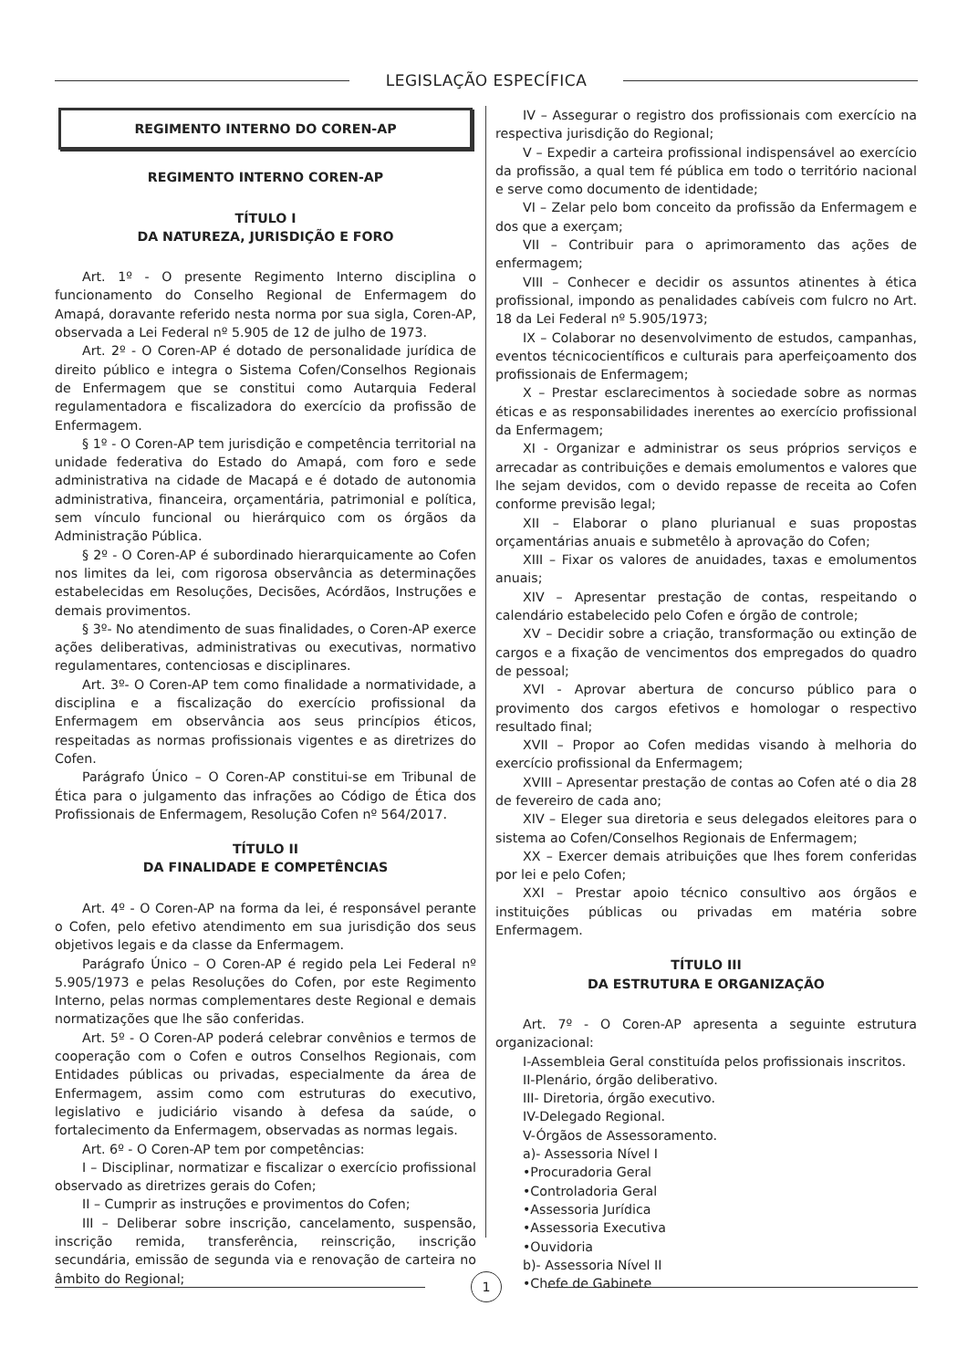LEGISLAÇÃO ESPECÍFICA
REGIMENTO INTERNO DO COREN-AP
REGIMENTO INTERNO COREN-AP
TÍTULO I
DA NATUREZA, JURISDIÇÃO E FORO
Art. 1º - O presente Regimento Interno disciplina o funcionamento do Conselho Regional de Enfermagem do Amapá, doravante referido nesta norma por sua sigla, Coren-AP, observada a Lei Federal nº 5.905 de 12 de julho de 1973.
Art. 2º - O Coren-AP é dotado de personalidade jurídica de direito público e integra o Sistema Cofen/Conselhos Regionais de Enfermagem que se constitui como Autarquia Federal regulamentadora e fiscalizadora do exercício da profissão de Enfermagem.
§ 1º - O Coren-AP tem jurisdição e competência territorial na unidade federativa do Estado do Amapá, com foro e sede administrativa na cidade de Macapá e é dotado de autonomia administrativa, financeira, orçamentária, patrimonial e política, sem vínculo funcional ou hierárquico com os órgãos da Administração Pública.
§ 2º - O Coren-AP é subordinado hierarquicamente ao Cofen nos limites da lei, com rigorosa observância as determinações estabelecidas em Resoluções, Decisões, Acórdãos, Instruções e demais provimentos.
§ 3º- No atendimento de suas finalidades, o Coren-AP exerce ações deliberativas, administrativas ou executivas, normativo regulamentares, contenciosas e disciplinares.
Art. 3º- O Coren-AP tem como finalidade a normatividade, a disciplina e a fiscalização do exercício profissional da Enfermagem em observância aos seus princípios éticos, respeitadas as normas profissionais vigentes e as diretrizes do Cofen.
Parágrafo Único – O Coren-AP constitui-se em Tribunal de Ética para o julgamento das infrações ao Código de Ética dos Profissionais de Enfermagem, Resolução Cofen nº 564/2017.
TÍTULO II
DA FINALIDADE E COMPETÊNCIAS
Art. 4º - O Coren-AP na forma da lei, é responsável perante o Cofen, pelo efetivo atendimento em sua jurisdição dos seus objetivos legais e da classe da Enfermagem.
Parágrafo Único – O Coren-AP é regido pela Lei Federal nº 5.905/1973 e pelas Resoluções do Cofen, por este Regimento Interno, pelas normas complementares deste Regional e demais normatizações que lhe são conferidas.
Art. 5º - O Coren-AP poderá celebrar convênios e termos de cooperação com o Cofen e outros Conselhos Regionais, com Entidades públicas ou privadas, especialmente da área de Enfermagem, assim como com estruturas do executivo, legislativo e judiciário visando à defesa da saúde, o fortalecimento da Enfermagem, observadas as normas legais.
Art. 6º - O Coren-AP tem por competências:
I – Disciplinar, normatizar e fiscalizar o exercício profissional observado as diretrizes gerais do Cofen;
II – Cumprir as instruções e provimentos do Cofen;
III – Deliberar sobre inscrição, cancelamento, suspensão, inscrição remida, transferência, reinscrição, inscrição secundária, emissão de segunda via e renovação de carteira no âmbito do Regional;
IV – Assegurar o registro dos profissionais com exercício na respectiva jurisdição do Regional;
V – Expedir a carteira profissional indispensável ao exercício da profissão, a qual tem fé pública em todo o território nacional e serve como documento de identidade;
VI – Zelar pelo bom conceito da profissão da Enfermagem e dos que a exerçam;
VII – Contribuir para o aprimoramento das ações de enfermagem;
VIII – Conhecer e decidir os assuntos atinentes à ética profissional, impondo as penalidades cabíveis com fulcro no Art. 18 da Lei Federal nº 5.905/1973;
IX – Colaborar no desenvolvimento de estudos, campanhas, eventos técnicocientíficos e culturais para aperfeiçoamento dos profissionais de Enfermagem;
X – Prestar esclarecimentos à sociedade sobre as normas éticas e as responsabilidades inerentes ao exercício profissional da Enfermagem;
XI - Organizar e administrar os seus próprios serviços e arrecadar as contribuições e demais emolumentos e valores que lhe sejam devidos, com o devido repasse de receita ao Cofen conforme previsão legal;
XII – Elaborar o plano plurianual e suas propostas orçamentárias anuais e submetêlo à aprovação do Cofen;
XIII – Fixar os valores de anuidades, taxas e emolumentos anuais;
XIV – Apresentar prestação de contas, respeitando o calendário estabelecido pelo Cofen e órgão de controle;
XV – Decidir sobre a criação, transformação ou extinção de cargos e a fixação de vencimentos dos empregados do quadro de pessoal;
XVI - Aprovar abertura de concurso público para o provimento dos cargos efetivos e homologar o respectivo resultado final;
XVII – Propor ao Cofen medidas visando à melhoria do exercício profissional da Enfermagem;
XVIII – Apresentar prestação de contas ao Cofen até o dia 28 de fevereiro de cada ano;
XIV – Eleger sua diretoria e seus delegados eleitores para o sistema ao Cofen/Conselhos Regionais de Enfermagem;
XX – Exercer demais atribuições que lhes forem conferidas por lei e pelo Cofen;
XXI – Prestar apoio técnico consultivo aos órgãos e instituições públicas ou privadas em matéria sobre Enfermagem.
TÍTULO III
DA ESTRUTURA E ORGANIZAÇÃO
Art. 7º - O Coren-AP apresenta a seguinte estrutura organizacional:
I-Assembleia Geral constituída pelos profissionais inscritos.
II-Plenário, órgão deliberativo.
III- Diretoria, órgão executivo.
IV-Delegado Regional.
V-Órgãos de Assessoramento.
a)- Assessoria Nível I
•Procuradoria Geral
•Controladoria Geral
•Assessoria Jurídica
•Assessoria Executiva
•Ouvidoria
b)- Assessoria Nível II
•Chefe de Gabinete
1